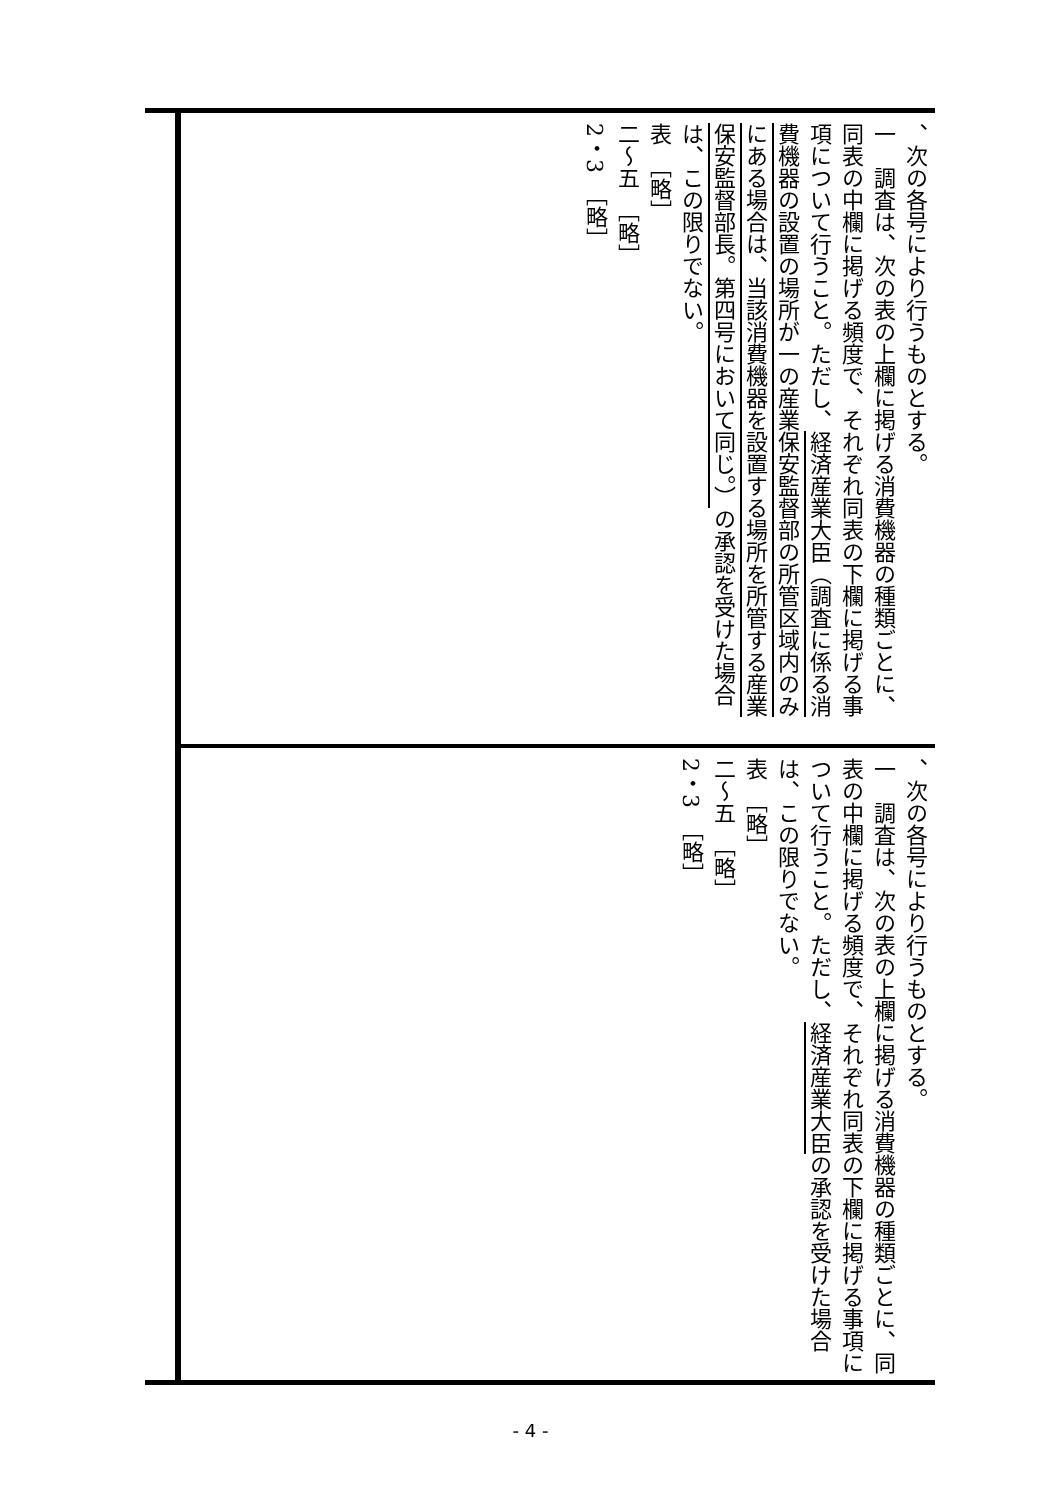、次の各号により行うものとする。
一　調査は、次の表の上欄に掲げる消費機器の種類ごとに、同表の中欄に掲げる頻度で、それぞれ同表の下欄に掲げる事項について行うこと。ただし、経済産業大臣（調査に係る消費機器の設置の場所が一の産業保安監督部の所管区域内のみにある場合は、当該消費機器を設置する場所を所管する産業保安監督部長。第四号において同じ。）の承認を受けた場合は、この限りでない。
表　［略］
二～五　［略］
2・3　［略］
、次の各号により行うものとする。
一　調査は、次の表の上欄に掲げる消費機器の種類ごとに、同表の中欄に掲げる頻度で、それぞれ同表の下欄に掲げる事項について行うこと。ただし、経済産業大臣の承認を受けた場合は、この限りでない。
表　［略］
二～五　［略］
2・3　［略］
- 4 -